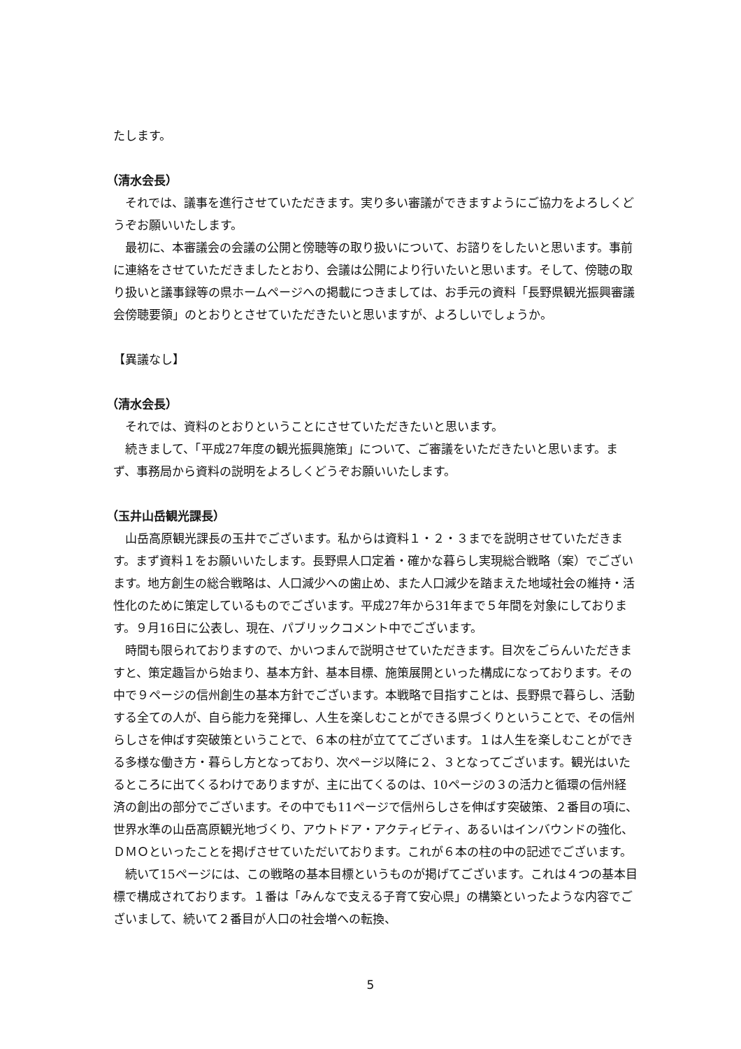たします。
（清水会長）
それでは、議事を進行させていただきます。実り多い審議ができますようにご協力をよろしくどうぞお願いいたします。
最初に、本審議会の会議の公開と傍聴等の取り扱いについて、お諮りをしたいと思います。事前に連絡をさせていただきましたとおり、会議は公開により行いたいと思います。そして、傍聴の取り扱いと議事録等の県ホームページへの掲載につきましては、お手元の資料「長野県観光振興審議会傍聴要領」のとおりとさせていただきたいと思いますが、よろしいでしょうか。
【異議なし】
（清水会長）
それでは、資料のとおりということにさせていただきたいと思います。
続きまして、「平成27年度の観光振興施策」について、ご審議をいただきたいと思います。まず、事務局から資料の説明をよろしくどうぞお願いいたします。
（玉井山岳観光課長）
山岳高原観光課長の玉井でございます。私からは資料１・２・３までを説明させていただきます。まず資料１をお願いいたします。長野県人口定着・確かな暮らし実現総合戦略（案）でございます。地方創生の総合戦略は、人口減少への歯止め、また人口減少を踏まえた地域社会の維持・活性化のために策定しているものでございます。平成27年から31年まで５年間を対象にしております。９月16日に公表し、現在、パブリックコメント中でございます。
時間も限られておりますので、かいつまんで説明させていただきます。目次をごらんいただきますと、策定趣旨から始まり、基本方針、基本目標、施策展開といった構成になっております。その中で９ページの信州創生の基本方針でございます。本戦略で目指すことは、長野県で暮らし、活動する全ての人が、自ら能力を発揮し、人生を楽しむことができる県づくりということで、その信州らしさを伸ばす突破策ということで、６本の柱が立ててございます。１は人生を楽しむことができる多様な働き方・暮らし方となっており、次ページ以降に２、３となってございます。観光はいたるところに出てくるわけでありますが、主に出てくるのは、10ページの３の活力と循環の信州経済の創出の部分でございます。その中でも11ページで信州らしさを伸ばす突破策、２番目の項に、世界水準の山岳高原観光地づくり、アウトドア・アクティビティ、あるいはインバウンドの強化、ＤＭＯといったことを掲げさせていただいております。これが６本の柱の中の記述でございます。
続いて15ページには、この戦略の基本目標というものが掲げてございます。これは４つの基本目標で構成されております。１番は「みんなで支える子育て安心県」の構築といったような内容でございまして、続いて２番目が人口の社会増への転換、
5